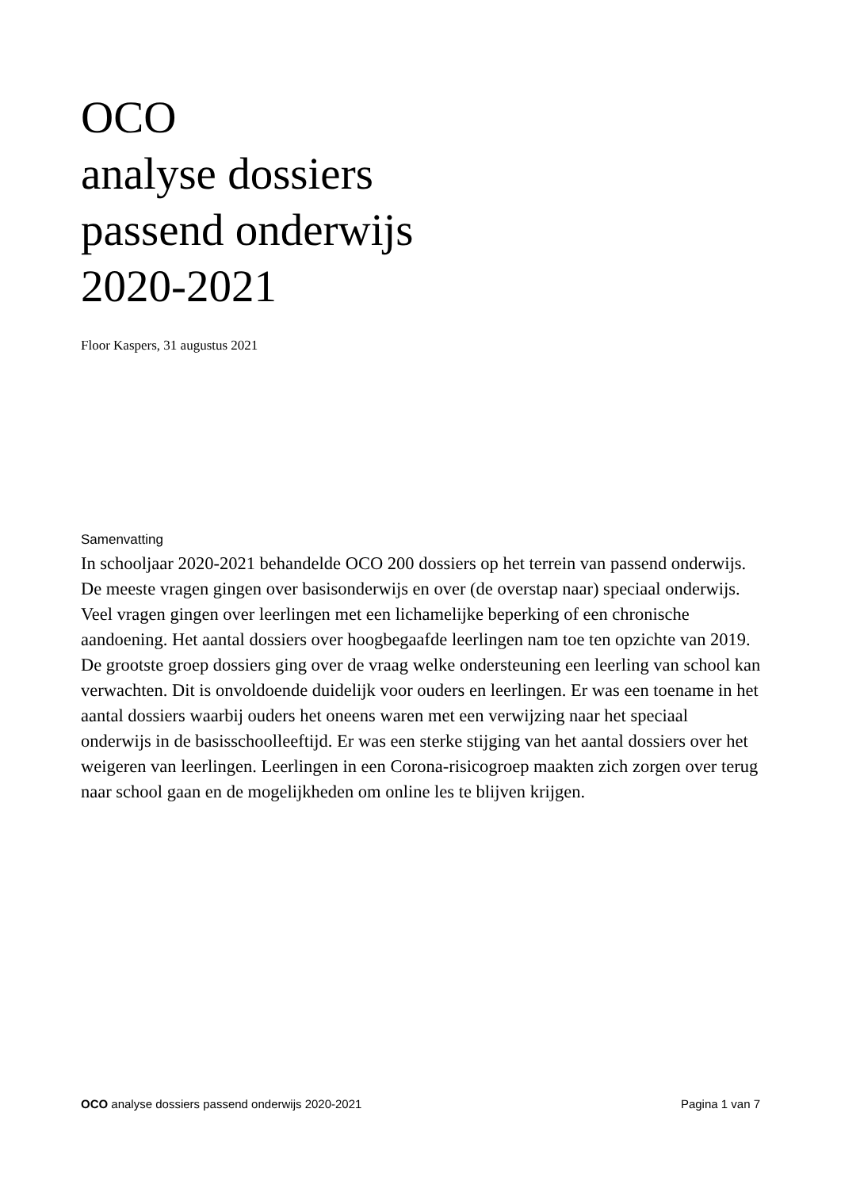OCO
analyse dossiers
passend onderwijs
2020-2021
Floor Kaspers, 31 augustus 2021
Samenvatting
In schooljaar 2020-2021 behandelde OCO 200 dossiers op het terrein van passend onderwijs. De meeste vragen gingen over basisonderwijs en over (de overstap naar) speciaal onderwijs. Veel vragen gingen over leerlingen met een lichamelijke beperking of een chronische aandoening. Het aantal dossiers over hoogbegaafde leerlingen nam toe ten opzichte van 2019. De grootste groep dossiers ging over de vraag welke ondersteuning een leerling van school kan verwachten. Dit is onvoldoende duidelijk voor ouders en leerlingen. Er was een toename in het aantal dossiers waarbij ouders het oneens waren met een verwijzing naar het speciaal onderwijs in de basisschoolleeftijd. Er was een sterke stijging van het aantal dossiers over het weigeren van leerlingen. Leerlingen in een Corona-risicogroep maakten zich zorgen over terug naar school gaan en de mogelijkheden om online les te blijven krijgen.
OCO analyse dossiers passend onderwijs 2020-2021 Pagina 1 van 7